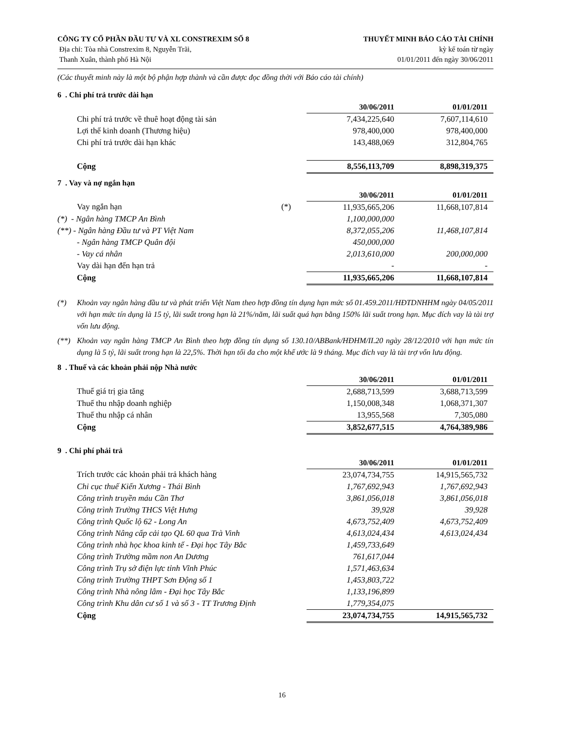CÔNG TY CỔ PHẦN ĐẦU TƯ VÀ XL CONSTREXIM SỐ 8
Địa chỉ: Tòa nhà Constrexim 8, Nguyễn Trãi,
Thanh Xuân, thành phố Hà Nội
THUYẾT MINH BÁO CÁO TÀI CHÍNH
kỳ kế toán từ ngày
01/01/2011 đến ngày 30/06/2011
(Các thuyết minh này là một bộ phận hợp thành và cần được đọc đồng thời với Báo cáo tài chính)
6 . Chi phí trả trước dài hạn
| | | 30/06/2011 | 01/01/2011 |
| Chi phí trả trước về thuê hoạt động tài sản | | 7,434,225,640 | 7,607,114,610 |
| Lợi thế kinh doanh (Thương hiệu) | | 978,400,000 | 978,400,000 |
| Chi phí trả trước dài hạn khác | | 143,488,069 | 312,804,765 |
| Cộng | | 8,556,113,709 | 8,898,319,375 |
7 . Vay và nợ ngắn hạn
| | | 30/06/2011 | 01/01/2011 |
| Vay ngắn hạn | (*) | 11,935,665,206 | 11,668,107,814 |
| (*) - Ngân hàng TMCP An Bình | | 1,100,000,000 | |
| (**) - Ngân hàng Đầu tư và PT Việt Nam | | 8,372,055,206 | 11,468,107,814 |
| - Ngân hàng TMCP Quân đội | | 450,000,000 | |
| - Vay cá nhân | | 2,013,610,000 | 200,000,000 |
| Vay dài hạn đến hạn trả | | - | - |
| Cộng | | 11,935,665,206 | 11,668,107,814 |
(*) Khoản vay ngân hàng đầu tư và phát triển Việt Nam theo hợp đồng tín dụng hạn mức số 01.459.2011/HĐTDNHHM ngày 04/05/2011 với hạn mức tín dụng là 15 tỷ, lãi suất trong hạn là 21%/năm, lãi suất quá hạn bằng 150% lãi suất trong hạn. Mục đích vay là tài trợ vốn lưu động.
(**) Khoản vay ngân hàng TMCP An Bình theo hợp đồng tín dụng số 130.10/ABBank/HĐHM/II.20 ngày 28/12/2010 với hạn mức tín dụng là 5 tỷ, lãi suất trong hạn là 22,5%. Thời hạn tối đa cho một khế ước là 9 tháng. Mục đích vay là tài trợ vốn lưu động.
8 . Thuế và các khoản phải nộp Nhà nước
| | | 30/06/2011 | 01/01/2011 |
| Thuế giá trị gia tăng | | 2,688,713,599 | 3,688,713,599 |
| Thuế thu nhập doanh nghiệp | | 1,150,008,348 | 1,068,371,307 |
| Thuế thu nhập cá nhân | | 13,955,568 | 7,305,080 |
| Cộng | | 3,852,677,515 | 4,764,389,986 |
9 . Chi phí phải trả
| | | 30/06/2011 | 01/01/2011 |
| Trích trước các khoản phải trả khách hàng | | 23,074,734,755 | 14,915,565,732 |
| Chi cục thuế Kiến Xương - Thái Bình | | 1,767,692,943 | 1,767,692,943 |
| Công trình truyền máu Cần Thơ | | 3,861,056,018 | 3,861,056,018 |
| Công trình Trường THCS Việt Hưng | | 39,928 | 39,928 |
| Công trình Quốc lộ 62 - Long An | | 4,673,752,409 | 4,673,752,409 |
| Công trình Nâng cấp cải tạo QL 60 qua Trà Vinh | | 4,613,024,434 | 4,613,024,434 |
| Công trình nhà học khoa kinh tế - Đại học Tây Bắc | | 1,459,733,649 | |
| Công trình Trường mầm non An Dương | | 761,617,044 | |
| Công trình Trụ sở điện lực tỉnh Vĩnh Phúc | | 1,571,463,634 | |
| Công trình Trường THPT Sơn Động số 1 | | 1,453,803,722 | |
| Công trình Nhà nông lâm - Đại học Tây Bắc | | 1,133,196,899 | |
| Công trình Khu dân cư số 1 và số 3 - TT Trương Định | | 1,779,354,075 | |
| Cộng | | 23,074,734,755 | 14,915,565,732 |
16